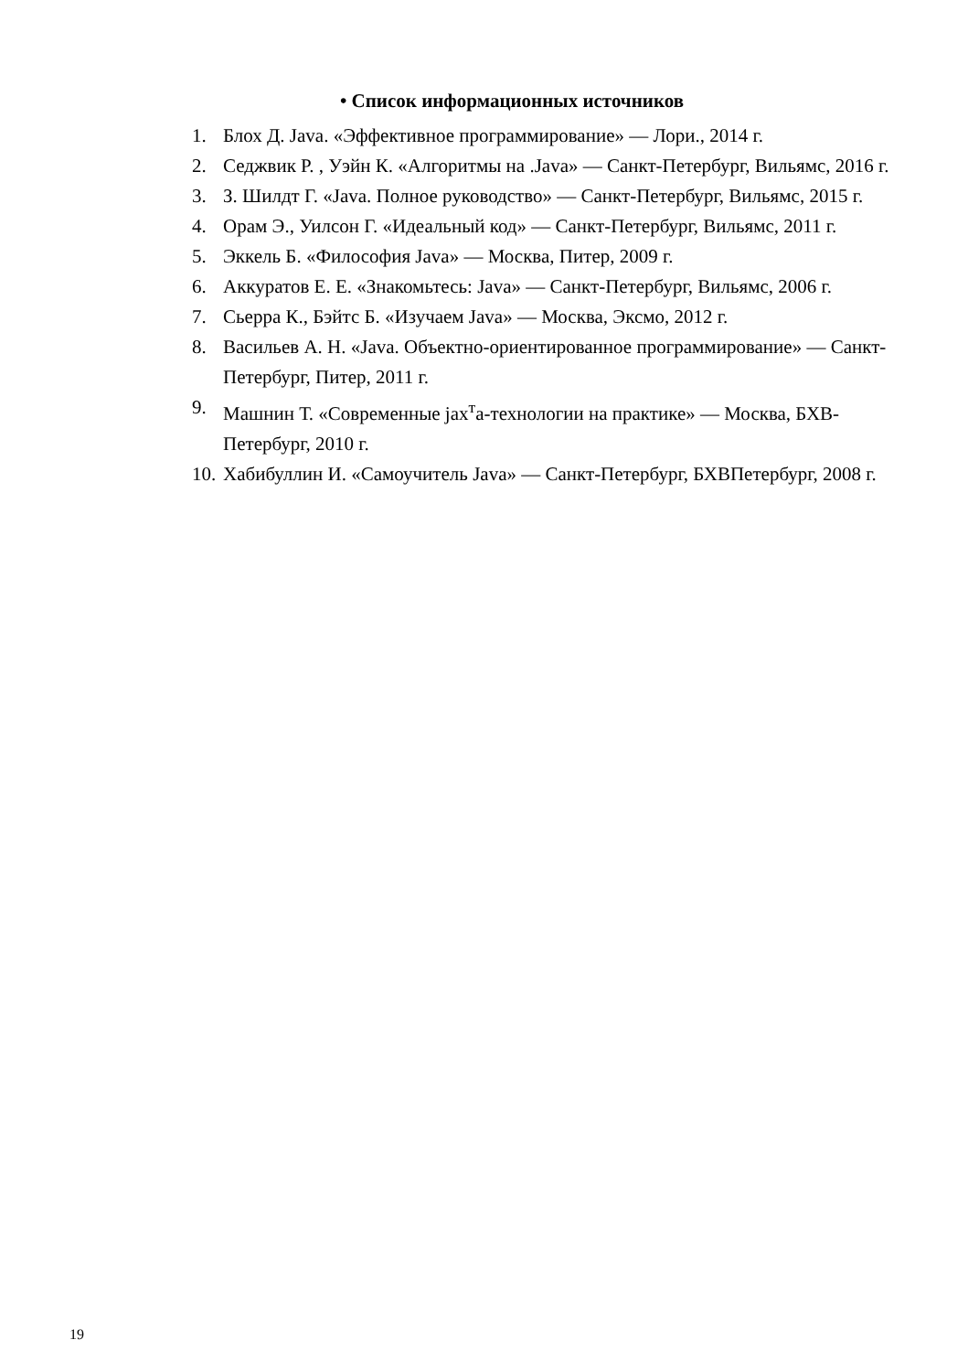• Список информационных источников
1. Блох Д. Java. «Эффективное программирование» — Лори., 2014 г.
2. Седжвик Р. , Уэйн К. «Алгоритмы на .Java» — Санкт-Петербург, Вильямс, 2016 г.
3. З. Шилдт Г. «Java. Полное руководство» — Санкт-Петербург, Вильямс, 2015 г.
4. Орам Э., Уилсон Г. «Идеальный код» — Санкт-Петербург, Вильямс, 2011 г.
5. Эккель Б. «Философия Java» — Москва, Питер, 2009 г.
6. Аккуратов Е. Е. «Знакомьтесь: Java» — Санкт-Петербург, Вильямс, 2006 г.
7. Сьерра К., Бэйтс Б. «Изучаем Java» — Москва, Эксмо, 2012 г.
8. Васильев А. Н. «Java. Объектно-ориентированное программирование» — Санкт-Петербург, Питер, 2011 г.
9. Машнин Т. «Современные jax<sup>т</sup>а-технологии на практике» — Москва, БХВ-Петербург, 2010 г.
10. Хабибуллин И. «Самоучитель Java» — Санкт-Петербург, БХВПетербург, 2008 г.
19